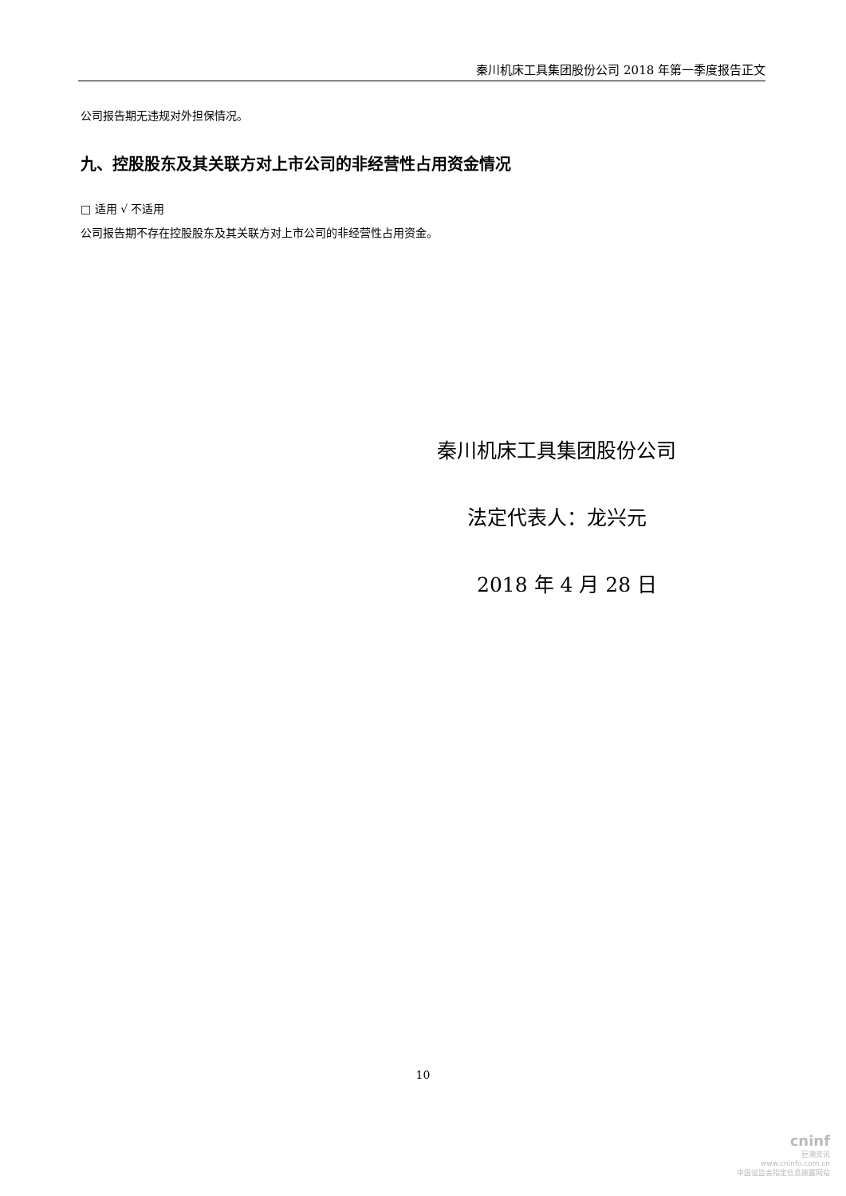秦川机床工具集团股份公司 2018 年第一季度报告正文
公司报告期无违规对外担保情况。
九、控股股东及其关联方对上市公司的非经营性占用资金情况
□ 适用 √ 不适用
公司报告期不存在控股股东及其关联方对上市公司的非经营性占用资金。
秦川机床工具集团股份公司
法定代表人：龙兴元
2018 年 4 月 28 日
10
cninf
巨潮资讯
www.cninfo.com.cn
中国证监会指定信息披露网站